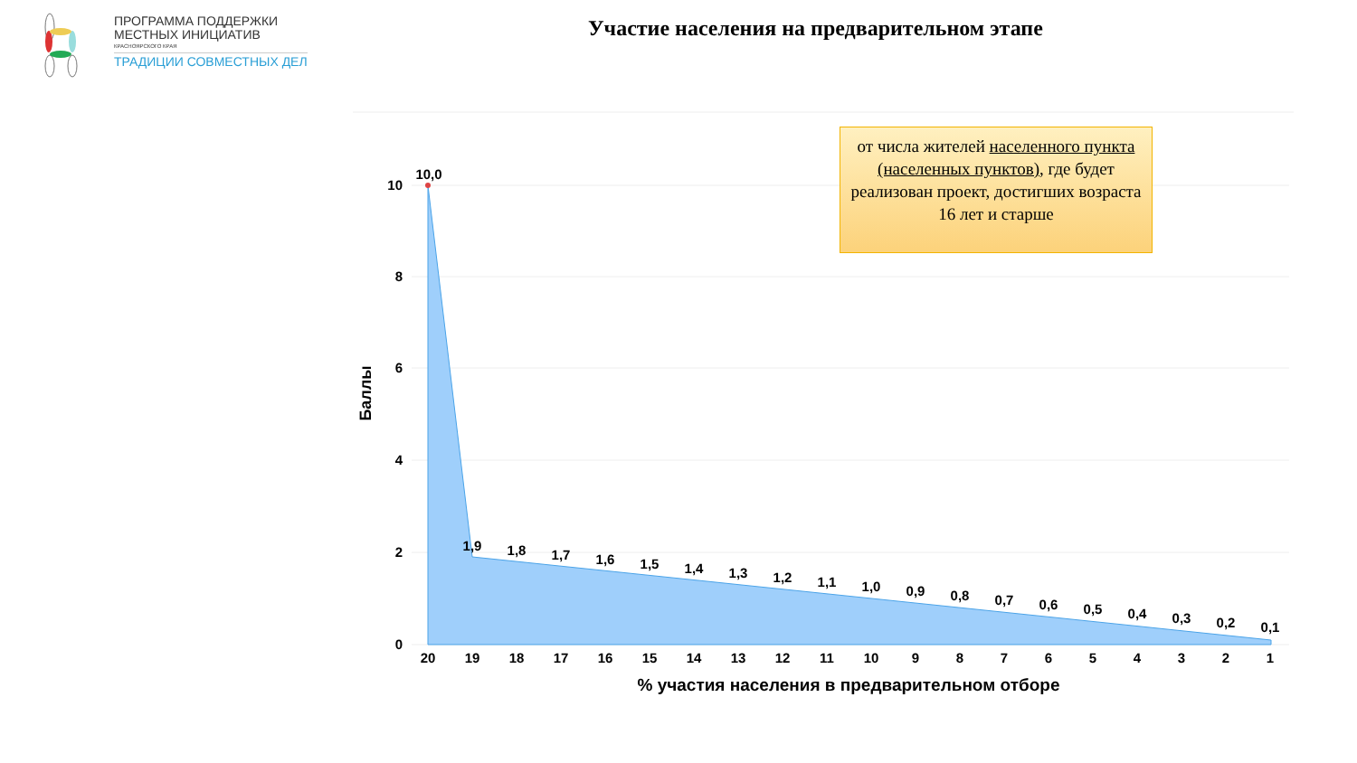ПРОГРАММА ПОДДЕРЖКИ
МЕСТНЫХ ИНИЦИАТИВ
КРАСНОЯРСКОГО КРАЯ
ТРАДИЦИИ СОВМЕСТНЫХ ДЕЛ
Участие населения на предварительном этапе
10
8
6
4
2
0
Баллы
10,0
1,9
1,8
1,7
1,6
1,5
1,4
1,3
1,2
1,1
1,0
0,9
0,8
0,7
0,6
0,5
0,4
0,3
0,2
0,1
20
19
18
17
16
15
14
13
12
11
10
9
8
7
6
5
4
3
2
1
% участия населения в предварительном отборе
от числа жителей населенного пункта (населенных пунктов), где будет реализован проект, достигших возраста 16 лет и старше